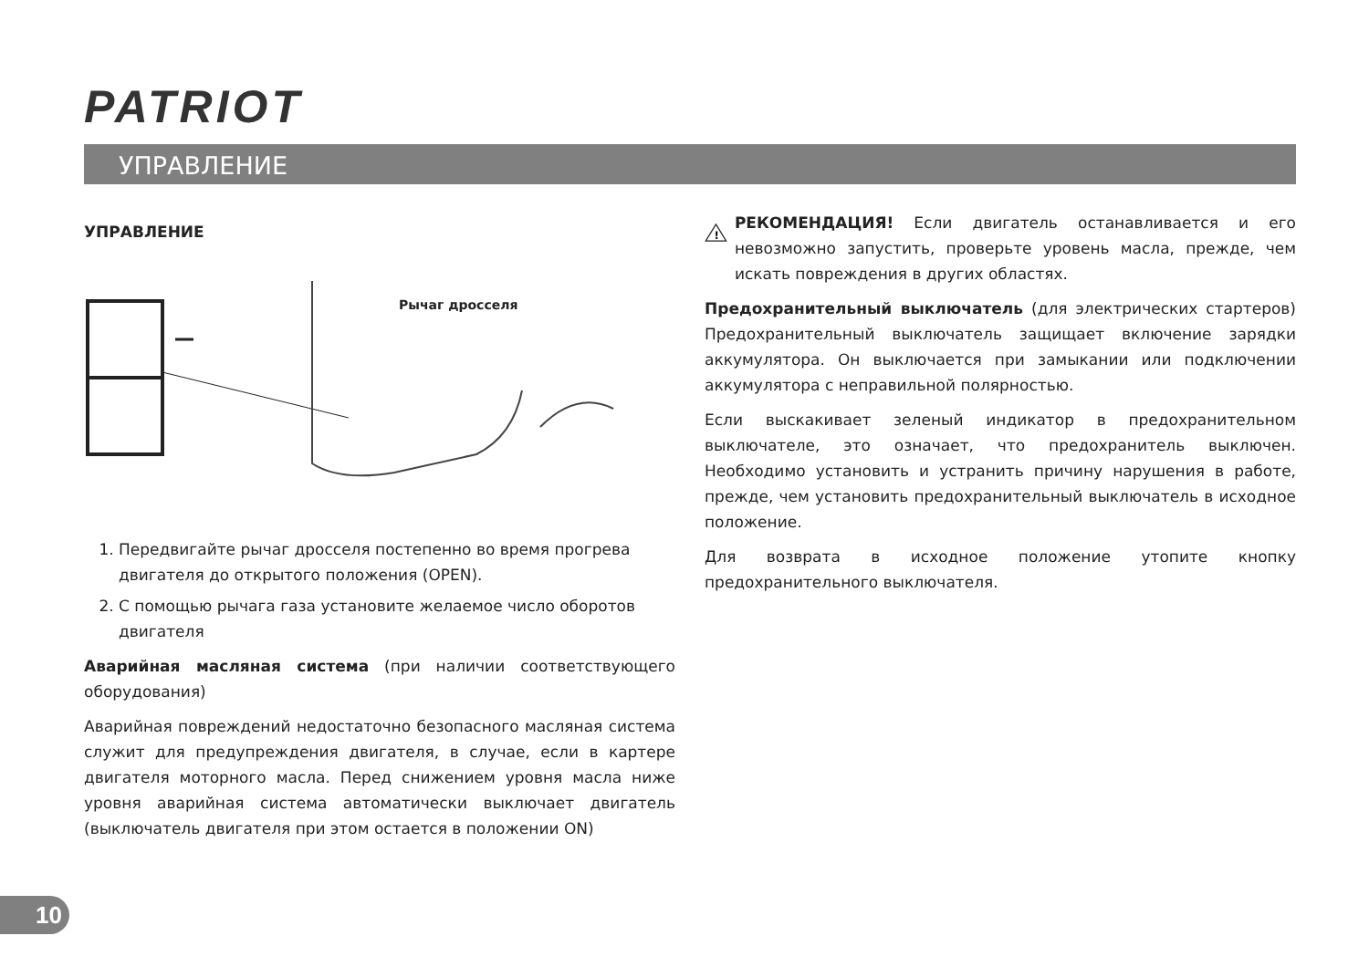PATRIOT
УПРАВЛЕНИЕ
УПРАВЛЕНИЕ
Рычаг дросселя
1. Передвигайте рычаг дросселя постепенно во время прогрева двигателя до открытого положения (OPEN).
2. С помощью рычага газа установите желаемое число оборотов двигателя
Аварийная масляная система (при наличии соответствующего оборудования)
Аварийная повреждений недостаточно безопасного масляная система служит для предупреждения двигателя, в случае, если в картере двигателя моторного масла. Перед снижением уровня масла ниже уровня аварийная система автоматически выключает двигатель (выключатель двигателя при этом остается в положении ON)
!
РЕКОМЕНДАЦИЯ! Если двигатель останавливается и его невозможно запустить, проверьте уровень масла, прежде, чем искать повреждения в других областях.
Предохранительный выключатель (для электрических стартеров) Предохранительный выключатель защищает включение зарядки аккумулятора. Он выключается при замыкании или подключении аккумулятора с неправильной полярностью.
Если выскакивает зеленый индикатор в предохранительном выключателе, это означает, что предохранитель выключен. Необходимо установить и устранить причину нарушения в работе, прежде, чем установить предохранительный выключатель в исходное положение.
Для возврата в исходное положение утопите кнопку предохранительного выключателя.
10